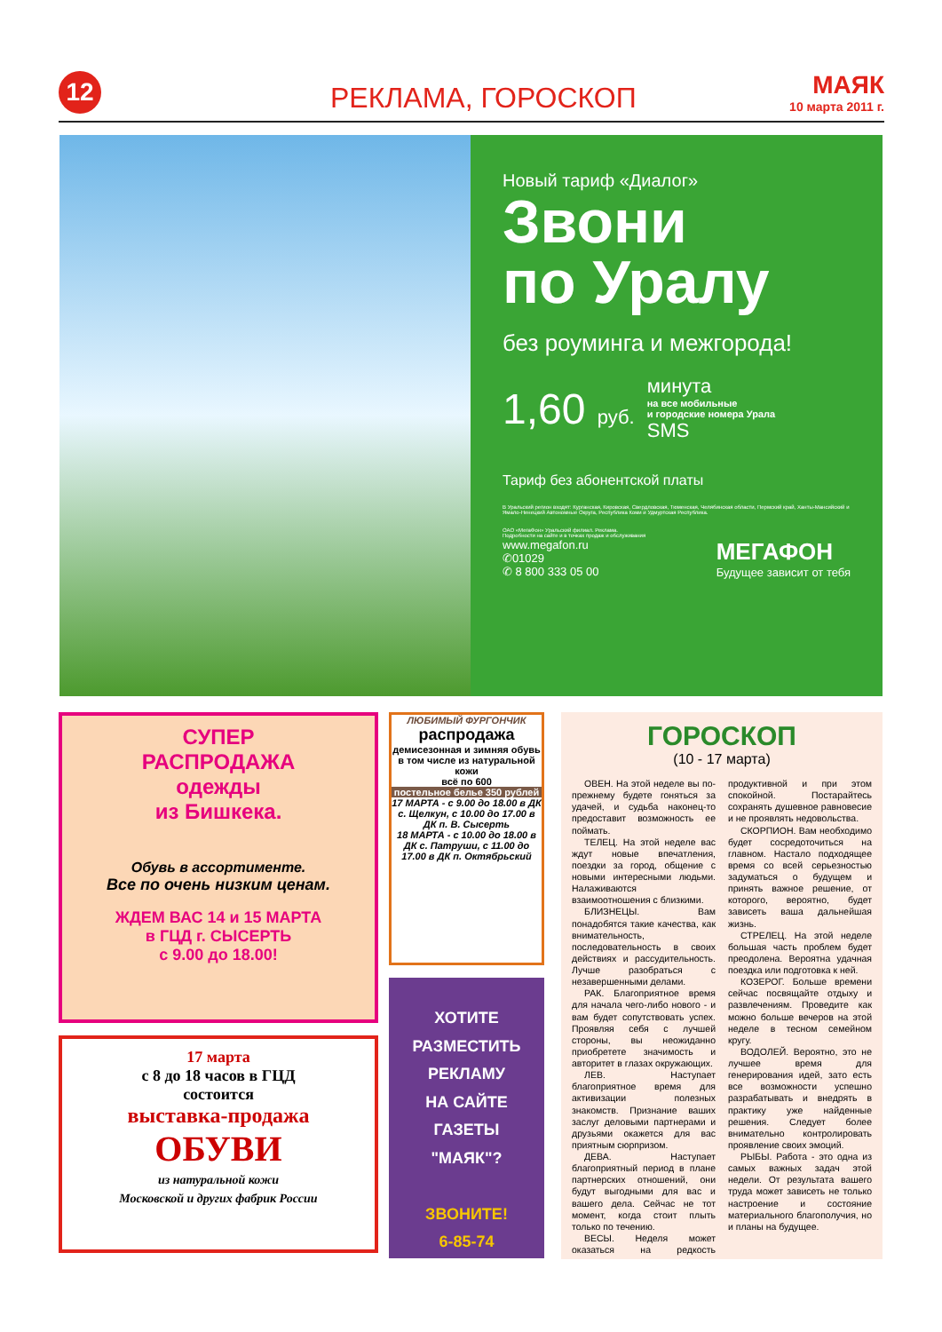12 РЕКЛАМА, ГОРОСКОП
МАЯК
10 марта 2011 г.
Новый тариф «Диалог»
Звони
по Уралу
без роуминга и межгорода!
1,60 руб.
минута
на все мобильные
и городские номера Урала
SMS
Тариф без абонентской платы
В Уральский регион входят: Курганская, Кировская, Свердловская, Тюменская, Челябинская области, Пермский край, Ханты-Мансийский и Ямало-Ненецкий Автономные Округа, Республика Коми и Удмуртская Республика.
ОАО «МегаФон» Уральский филиал. Реклама.
Подробности на сайте и в точках продаж и обслуживания
www.megafon.ru
✆01029
✆ 8 800 333 05 00
МЕГАФОН
Будущее зависит от тебя
СУПЕР
РАСПРОДАЖА
одежды
из Бишкека.
Обувь в ассортименте.
Все по очень низким ценам.
ЖДЕМ ВАС 14 и 15 МАРТА
в ГЦД г. СЫСЕРТЬ
с 9.00 до 18.00!
17 марта
с 8 до 18 часов в ГЦД
состоится
выставка-продажа
ОБУВИ
из натуральной кожи
Московской и других фабрик России
ЛЮБИМЫЙ ФУРГОНЧИК
распродажа
демисезонная и зимняя обувь в том числе из натуральной кожи
всё по 600
постельное белье 350 рублей
17 МАРТА - с 9.00 до 18.00 в ДК с. Щелкун, с 10.00 до 17.00 в ДК п. В. Сысерть
18 МАРТА - с 10.00 до 18.00 в ДК с. Патруши, с 11.00 до 17.00 в ДК п. Октябрьский
ХОТИТЕ
РАЗМЕСТИТЬ
РЕКЛАМУ
НА САЙТЕ
ГАЗЕТЫ
"МАЯК"?
ЗВОНИТЕ!
6-85-74
ГОРОСКОП
(10 - 17 марта)
ОВЕН. На этой неделе вы по-прежнему будете гоняться за удачей, и судьба наконец-то предоставит возможность ее поймать.
ТЕЛЕЦ. На этой неделе вас ждут новые впечатления, поездки за город, общение с новыми интересными людьми. Налаживаются взаимоотношения с близкими.
БЛИЗНЕЦЫ. Вам понадобятся такие качества, как внимательность, последовательность в своих действиях и рассудительность. Лучше разобраться с незавершенными делами.
РАК. Благоприятное время для начала чего-либо нового - и вам будет сопутствовать успех. Проявляя себя с лучшей стороны, вы неожиданно приобретете значимость и авторитет в глазах окружающих.
ЛЕВ. Наступает благоприятное время для активизации полезных знакомств. Признание ваших заслуг деловыми партнерами и друзьями окажется для вас приятным сюрпризом.
ДЕВА. Наступает благоприятный период в плане партнерских отношений, они будут выгодными для вас и вашего дела. Сейчас не тот момент, когда стоит плыть только по течению.
ВЕСЫ. Неделя может оказаться на редкость продуктивной и при этом спокойной. Постарайтесь сохранять душевное равновесие и не проявлять недовольства.
СКОРПИОН. Вам необходимо будет сосредоточиться на главном. Настало подходящее время со всей серьезностью задуматься о будущем и принять важное решение, от которого, вероятно, будет зависеть ваша дальнейшая жизнь.
СТРЕЛЕЦ. На этой неделе большая часть проблем будет преодолена. Вероятна удачная поездка или подготовка к ней.
КОЗЕРОГ. Больше времени сейчас посвящайте отдыху и развлечениям. Проведите как можно больше вечеров на этой неделе в тесном семейном кругу.
ВОДОЛЕЙ. Вероятно, это не лучшее время для генерирования идей, зато есть все возможности успешно разрабатывать и внедрять в практику уже найденные решения. Следует более внимательно контролировать проявление своих эмоций.
РЫБЫ. Работа - это одна из самых важных задач этой недели. От результата вашего труда может зависеть не только настроение и состояние материального благополучия, но и планы на будущее.